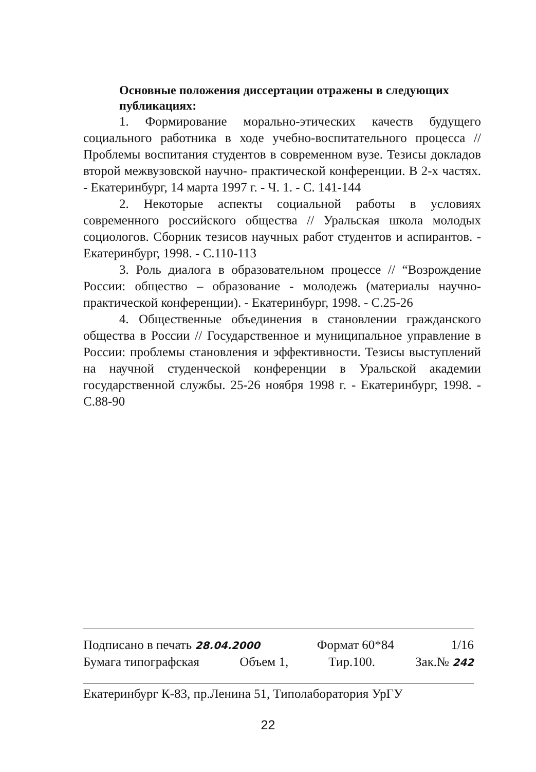Основные положения диссертации отражены в следующих публикациях:
1. Формирование морально-этических качеств будущего социального работника в ходе учебно-воспитательного процесса // Проблемы воспитания студентов в современном вузе. Тезисы докладов второй межвузовской научно- практической конференции. В 2-х частях. - Екатеринбург, 14 марта 1997 г. - Ч. 1. - С. 141-144
2. Некоторые аспекты социальной работы в условиях современного российского общества // Уральская школа молодых социологов. Сборник тезисов научных работ студентов и аспирантов. - Екатеринбург, 1998. - С.110-113
3. Роль диалога в образовательном процессе // “Возрождение России: общество – образование - молодежь (материалы научно-практической конференции). - Екатеринбург, 1998. - С.25-26
4. Общественные объединения в становлении гражданского общества в России // Государственное и муниципальное управление в России: проблемы становления и эффективности. Тезисы выступлений на научной студенческой конференции в Уральской академии государственной службы. 25-26 ноября 1998 г. - Екатеринбург, 1998. - С.88-90
Подписано в печать 28.04.2000 Формат 60*84 1/16
Бумага типографская Объем 1, Тир.100. Зак.№ 242
Екатеринбург К-83, пр.Ленина 51, Типолаборатория УрГУ
22